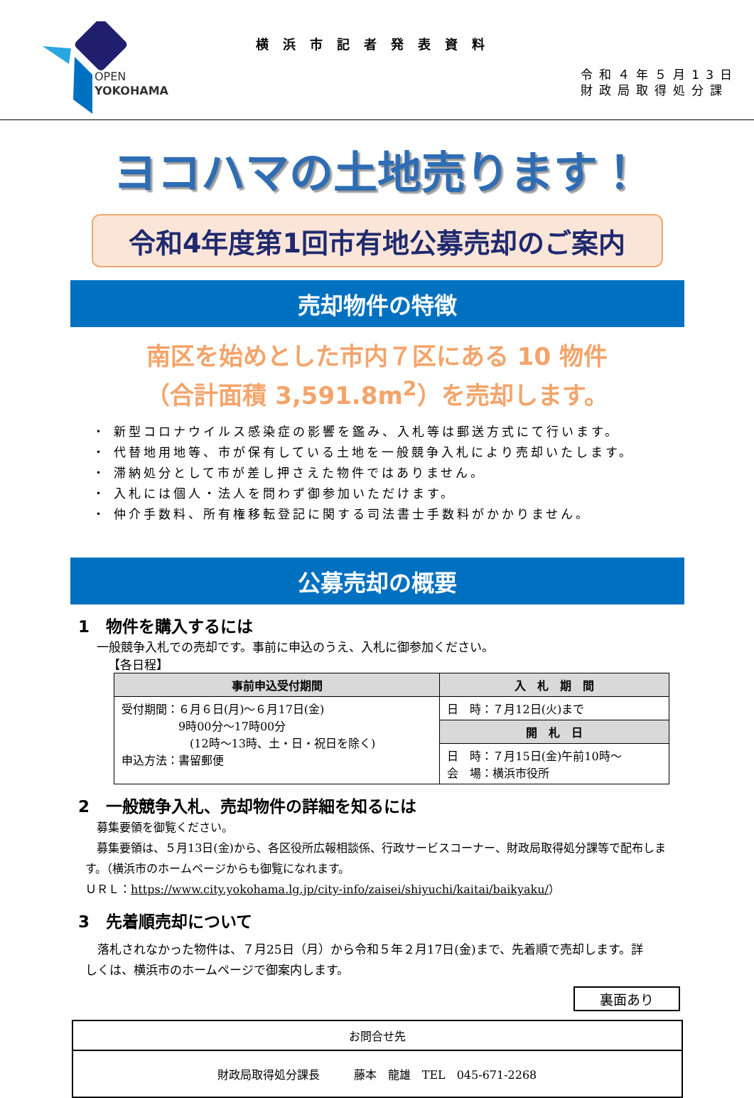OPEN
YOKOHAMA
横浜市記者発表資料
令和４年５月13日
財政局取得処分課
ヨコハマの土地売ります！
令和4年度第1回市有地公募売却のご案内
売却物件の特徴
南区を始めとした市内７区にある 10 物件
（合計面積 3,591.8m<sup>2</sup>）を売却します。
・ 新型コロナウイルス感染症の影響を鑑み、入札等は郵送方式にて行います。
・ 代替地用地等、市が保有している土地を一般競争入札により売却いたします。
・ 滞納処分として市が差し押さえた物件ではありません。
・ 入札には個人・法人を問わず御参加いただけます。
・ 仲介手数料、所有権移転登記に関する司法書士手数料がかかりません。
公募売却の概要
1　物件を購入するには
一般競争入札での売却です。事前に申込のうえ、入札に御参加ください。
【各日程】
| 事前申込受付期間 | 入 札 期 間 |
| --- | --- |
| 受付期間：６月６日(月)～６月17日(金) 9時00分～17時00分 (12時～13時、土・日・祝日を除く) 申込方法：書留郵便 | 日 時：７月12日(火)まで |
| | 開 札 日 |
| | 日 時：７月15日(金)午前10時～ 会 場：横浜市役所 |
2　一般競争入札、売却物件の詳細を知るには
募集要領を御覧ください。
　募集要領は、５月13日(金)から、各区役所広報相談係、行政サービスコーナー、財政局取得処分課等で配布します。（横浜市のホームページからも御覧になれます。
ＵＲＬ：https://www.city.yokohama.lg.jp/city-info/zaisei/shiyuchi/kaitai/baikyaku/）
3　先着順売却について
　落札されなかった物件は、７月25日（月）から令和５年２月17日(金)まで、先着順で売却します。詳しくは、横浜市のホームページで御案内します。
裏面あり
お問合せ先
財政局取得処分課長　　　藤本　龍雄　TEL　045-671-2268